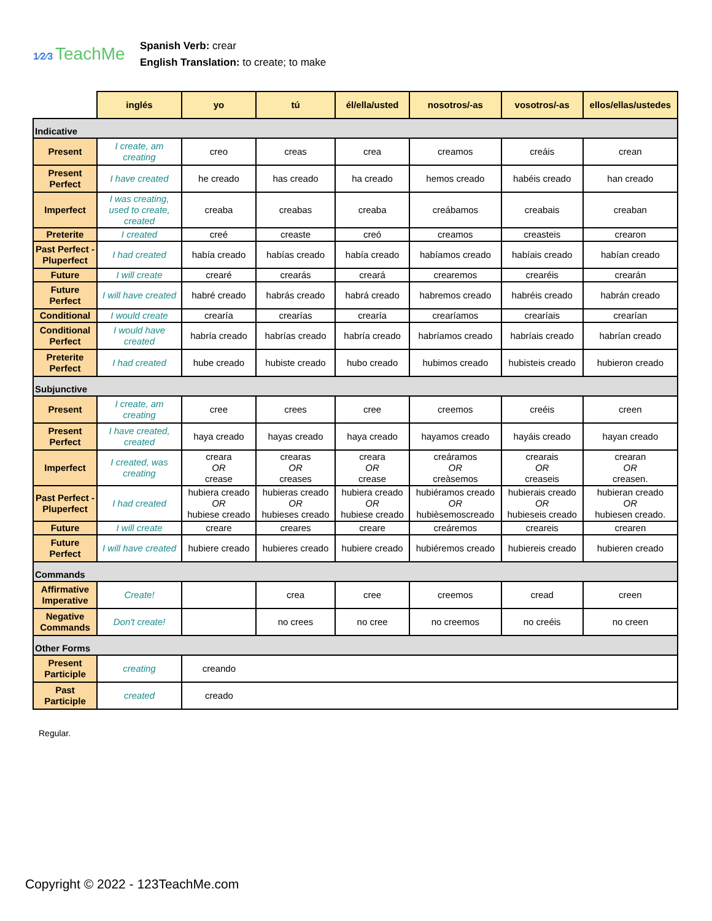1⁄2⁄3 TeachMe
Spanish Verb: crear
English Translation: to create; to make
| | inglés | yo | tú | él/ella/usted | nosotros/-as | vosotros/-as | ellos/ellas/ustedes |
| --- | --- | --- | --- | --- | --- | --- | --- |
| Indicative | | | | | | | |
| Present | I create, am creating | creo | creas | crea | creamos | creáis | crean |
| Present Perfect | I have created | he creado | has creado | ha creado | hemos creado | habéis creado | han creado |
| Imperfect | I was creating, used to create, created | creaba | creabas | creaba | creábamos | creabais | creaban |
| Preterite | I created | creé | creaste | creó | creamos | creasteis | crearon |
| Past Perfect - Pluperfect | I had created | había creado | habías creado | había creado | habíamos creado | habíais creado | habían creado |
| Future | I will create | crearé | crearás | creará | crearemos | crearéis | crearán |
| Future Perfect | I will have created | habré creado | habrás creado | habrá creado | habremos creado | habréis creado | habrán creado |
| Conditional | I would create | crearía | crearías | crearía | crearíamos | crearíais | crearían |
| Conditional Perfect | I would have created | habría creado | habrías creado | habría creado | habríamos creado | habríais creado | habrían creado |
| Preterite Perfect | I had created | hube creado | hubiste creado | hubo creado | hubimos creado | hubisteis creado | hubieron creado |
| Subjunctive | | | | | | | |
| Present | I create, am creating | cree | crees | cree | creemos | creéis | creen |
| Present Perfect | I have created, created | haya creado | hayas creado | haya creado | hayamos creado | hayáis creado | hayan creado |
| Imperfect | I created, was creating | creara OR crease | crearas OR creases | creara OR crease | creáramos OR creàsemos | crearais OR creaseis | crearan OR creasen. |
| Past Perfect - Pluperfect | I had created | hubiera creado OR hubiese creado | hubieras creado OR hubieses creado | hubiera creado OR hubiese creado | hubiéramos creado OR hubièsemoscreado | hubierais creado OR hubieseis creado | hubieran creado OR hubiesen creado. |
| Future | I will create | creare | creares | creare | creáremos | creareis | crearen |
| Future Perfect | I will have created | hubiere creado | hubieres creado | hubiere creado | hubiéremos creado | hubiereis creado | hubieren creado |
| Commands | | | | | | | |
| Affirmative Imperative | Create! | | crea | cree | creemos | cread | creen |
| Negative Commands | Don't create! | | no crees | no cree | no creemos | no creéis | no creen |
| Other Forms | | | | | | | |
| Present Participle | creating | creando | | | | | |
| Past Participle | created | creado | | | | | |
Regular.
Copyright © 2022 - 123TeachMe.com